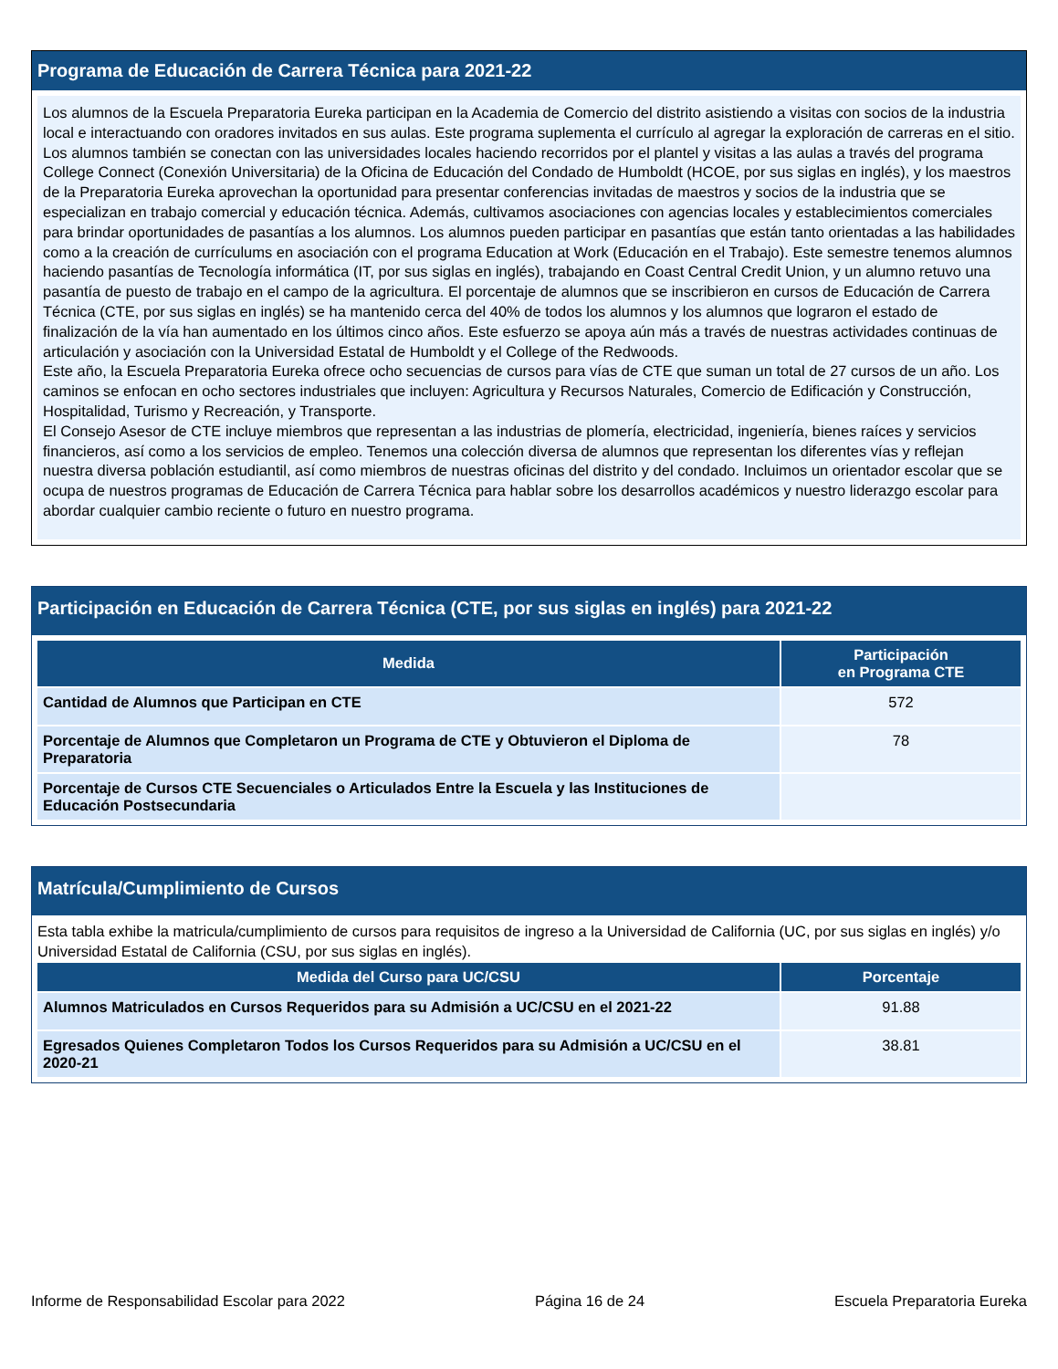Programa de Educación de Carrera Técnica para 2021-22
Los alumnos de la Escuela Preparatoria Eureka participan en la Academia de Comercio del distrito asistiendo a visitas con socios de la industria local e interactuando con oradores invitados en sus aulas. Este programa suplementa el currículo al agregar la exploración de carreras en el sitio. Los alumnos también se conectan con las universidades locales haciendo recorridos por el plantel y visitas a las aulas a través del programa College Connect (Conexión Universitaria) de la Oficina de Educación del Condado de Humboldt (HCOE, por sus siglas en inglés), y los maestros de la Preparatoria Eureka aprovechan la oportunidad para presentar conferencias invitadas de maestros y socios de la industria que se especializan en trabajo comercial y educación técnica. Además, cultivamos asociaciones con agencias locales y establecimientos comerciales para brindar oportunidades de pasantías a los alumnos. Los alumnos pueden participar en pasantías que están tanto orientadas a las habilidades como a la creación de currículums en asociación con el programa Education at Work (Educación en el Trabajo). Este semestre tenemos alumnos haciendo pasantías de Tecnología informática (IT, por sus siglas en inglés), trabajando en Coast Central Credit Union, y un alumno retuvo una pasantía de puesto de trabajo en el campo de la agricultura. El porcentaje de alumnos que se inscribieron en cursos de Educación de Carrera Técnica (CTE, por sus siglas en inglés) se ha mantenido cerca del 40% de todos los alumnos y los alumnos que lograron el estado de finalización de la vía han aumentado en los últimos cinco años. Este esfuerzo se apoya aún más a través de nuestras actividades continuas de articulación y asociación con la Universidad Estatal de Humboldt y el College of the Redwoods.
Este año, la Escuela Preparatoria Eureka ofrece ocho secuencias de cursos para vías de CTE que suman un total de 27 cursos de un año. Los caminos se enfocan en ocho sectores industriales que incluyen: Agricultura y Recursos Naturales, Comercio de Edificación y Construcción, Hospitalidad, Turismo y Recreación, y Transporte.
El Consejo Asesor de CTE incluye miembros que representan a las industrias de plomería, electricidad, ingeniería, bienes raíces y servicios financieros, así como a los servicios de empleo. Tenemos una colección diversa de alumnos que representan los diferentes vías y reflejan nuestra diversa población estudiantil, así como miembros de nuestras oficinas del distrito y del condado. Incluimos un orientador escolar que se ocupa de nuestros programas de Educación de Carrera Técnica para hablar sobre los desarrollos académicos y nuestro liderazgo escolar para abordar cualquier cambio reciente o futuro en nuestro programa.
Participación en Educación de Carrera Técnica (CTE, por sus siglas en inglés) para 2021-22
| Medida | Participación en Programa CTE |
| --- | --- |
| Cantidad de Alumnos que Participan en CTE | 572 |
| Porcentaje de Alumnos que Completaron un Programa de CTE y Obtuvieron el Diploma de Preparatoria | 78 |
| Porcentaje de Cursos CTE Secuenciales o Articulados Entre la Escuela y las Instituciones de Educación Postsecundaria | |
Matrícula/Cumplimiento de Cursos
Esta tabla exhibe la matricula/cumplimiento de cursos para requisitos de ingreso a la Universidad de California (UC, por sus siglas en inglés) y/o Universidad Estatal de California (CSU, por sus siglas en inglés).
| Medida del Curso para UC/CSU | Porcentaje |
| --- | --- |
| Alumnos Matriculados en Cursos Requeridos para su Admisión a UC/CSU en el 2021-22 | 91.88 |
| Egresados Quienes Completaron Todos los Cursos Requeridos para su Admisión a UC/CSU en el 2020-21 | 38.81 |
Informe de Responsabilidad Escolar para 2022 Página 16 de 24 Escuela Preparatoria Eureka